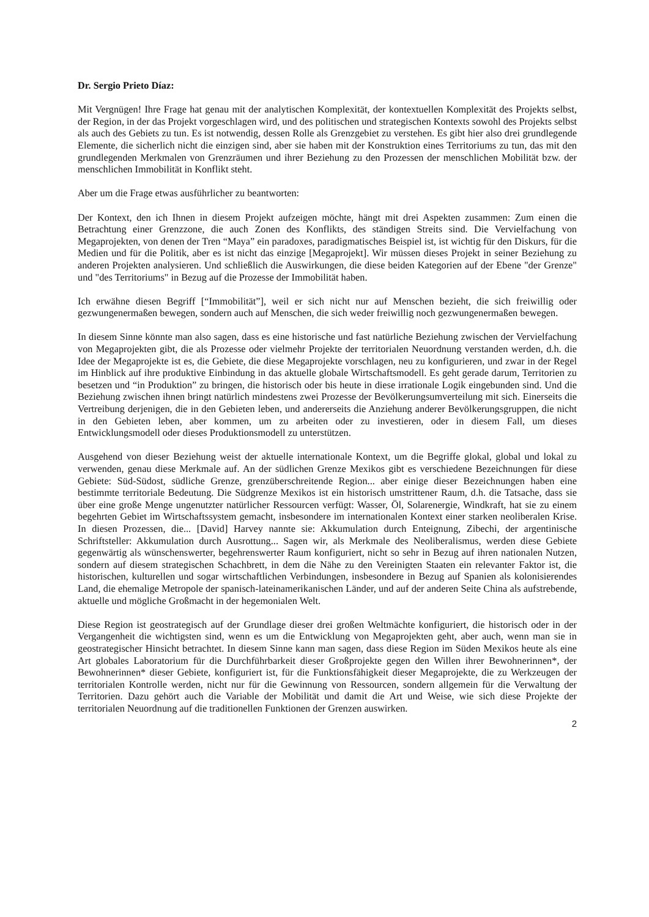Dr. Sergio Prieto Díaz:
Mit Vergnügen! Ihre Frage hat genau mit der analytischen Komplexität, der kontextuellen Komplexität des Projekts selbst, der Region, in der das Projekt vorgeschlagen wird, und des politischen und strategischen Kontexts sowohl des Projekts selbst als auch des Gebiets zu tun. Es ist notwendig, dessen Rolle als Grenzgebiet zu verstehen. Es gibt hier also drei grundlegende Elemente, die sicherlich nicht die einzigen sind, aber sie haben mit der Konstruktion eines Territoriums zu tun, das mit den grundlegenden Merkmalen von Grenzräumen und ihrer Beziehung zu den Prozessen der menschlichen Mobilität bzw. der menschlichen Immobilität in Konflikt steht.
Aber um die Frage etwas ausführlicher zu beantworten:
Der Kontext, den ich Ihnen in diesem Projekt aufzeigen möchte, hängt mit drei Aspekten zusammen: Zum einen die Betrachtung einer Grenzzone, die auch Zonen des Konflikts, des ständigen Streits sind. Die Vervielfachung von Megaprojekten, von denen der Tren “Maya” ein paradoxes, paradigmatisches Beispiel ist, ist wichtig für den Diskurs, für die Medien und für die Politik, aber es ist nicht das einzige [Megaprojekt]. Wir müssen dieses Projekt in seiner Beziehung zu anderen Projekten analysieren. Und schließlich die Auswirkungen, die diese beiden Kategorien auf der Ebene "der Grenze" und "des Territoriums" in Bezug auf die Prozesse der Immobilität haben.
Ich erwähne diesen Begriff [“Immobilität”], weil er sich nicht nur auf Menschen bezieht, die sich freiwillig oder gezwungenermaßen bewegen, sondern auch auf Menschen, die sich weder freiwillig noch gezwungenermaßen bewegen.
In diesem Sinne könnte man also sagen, dass es eine historische und fast natürliche Beziehung zwischen der Vervielfachung von Megaprojekten gibt, die als Prozesse oder vielmehr Projekte der territorialen Neuordnung verstanden werden, d.h. die Idee der Megaprojekte ist es, die Gebiete, die diese Megaprojekte vorschlagen, neu zu konfigurieren, und zwar in der Regel im Hinblick auf ihre produktive Einbindung in das aktuelle globale Wirtschaftsmodell. Es geht gerade darum, Territorien zu besetzen und “in Produktion” zu bringen, die historisch oder bis heute in diese irrationale Logik eingebunden sind. Und die Beziehung zwischen ihnen bringt natürlich mindestens zwei Prozesse der Bevölkerungsumverteilung mit sich. Einerseits die Vertreibung derjenigen, die in den Gebieten leben, und andererseits die Anziehung anderer Bevölkerungsgruppen, die nicht in den Gebieten leben, aber kommen, um zu arbeiten oder zu investieren, oder in diesem Fall, um dieses Entwicklungsmodell oder dieses Produktionsmodell zu unterstützen.
Ausgehend von dieser Beziehung weist der aktuelle internationale Kontext, um die Begriffe glokal, global und lokal zu verwenden, genau diese Merkmale auf. An der südlichen Grenze Mexikos gibt es verschiedene Bezeichnungen für diese Gebiete: Süd-Südost, südliche Grenze, grenzüberschreitende Region... aber einige dieser Bezeichnungen haben eine bestimmte territoriale Bedeutung. Die Südgrenze Mexikos ist ein historisch umstrittener Raum, d.h. die Tatsache, dass sie über eine große Menge ungenutzter natürlicher Ressourcen verfügt: Wasser, Öl, Solarenergie, Windkraft, hat sie zu einem begehrten Gebiet im Wirtschaftssystem gemacht, insbesondere im internationalen Kontext einer starken neoliberalen Krise. In diesen Prozessen, die... [David] Harvey nannte sie: Akkumulation durch Enteignung, Zibechi, der argentinische Schriftsteller: Akkumulation durch Ausrottung... Sagen wir, als Merkmale des Neoliberalismus, werden diese Gebiete gegenwärtig als wünschenswerter, begehrenswerter Raum konfiguriert, nicht so sehr in Bezug auf ihren nationalen Nutzen, sondern auf diesem strategischen Schachbrett, in dem die Nähe zu den Vereinigten Staaten ein relevanter Faktor ist, die historischen, kulturellen und sogar wirtschaftlichen Verbindungen, insbesondere in Bezug auf Spanien als kolonisierendes Land, die ehemalige Metropole der spanisch-lateinamerikanischen Länder, und auf der anderen Seite China als aufstrebende, aktuelle und mögliche Großmacht in der hegemonialen Welt.
Diese Region ist geostrategisch auf der Grundlage dieser drei großen Weltmächte konfiguriert, die historisch oder in der Vergangenheit die wichtigsten sind, wenn es um die Entwicklung von Megaprojekten geht, aber auch, wenn man sie in geostrategischer Hinsicht betrachtet. In diesem Sinne kann man sagen, dass diese Region im Süden Mexikos heute als eine Art globales Laboratorium für die Durchführbarkeit dieser Großprojekte gegen den Willen ihrer Bewohnerinnen*, der Bewohnerinnen* dieser Gebiete, konfiguriert ist, für die Funktionsfähigkeit dieser Megaprojekte, die zu Werkzeugen der territorialen Kontrolle werden, nicht nur für die Gewinnung von Ressourcen, sondern allgemein für die Verwaltung der Territorien. Dazu gehört auch die Variable der Mobilität und damit die Art und Weise, wie sich diese Projekte der territorialen Neuordnung auf die traditionellen Funktionen der Grenzen auswirken.
2